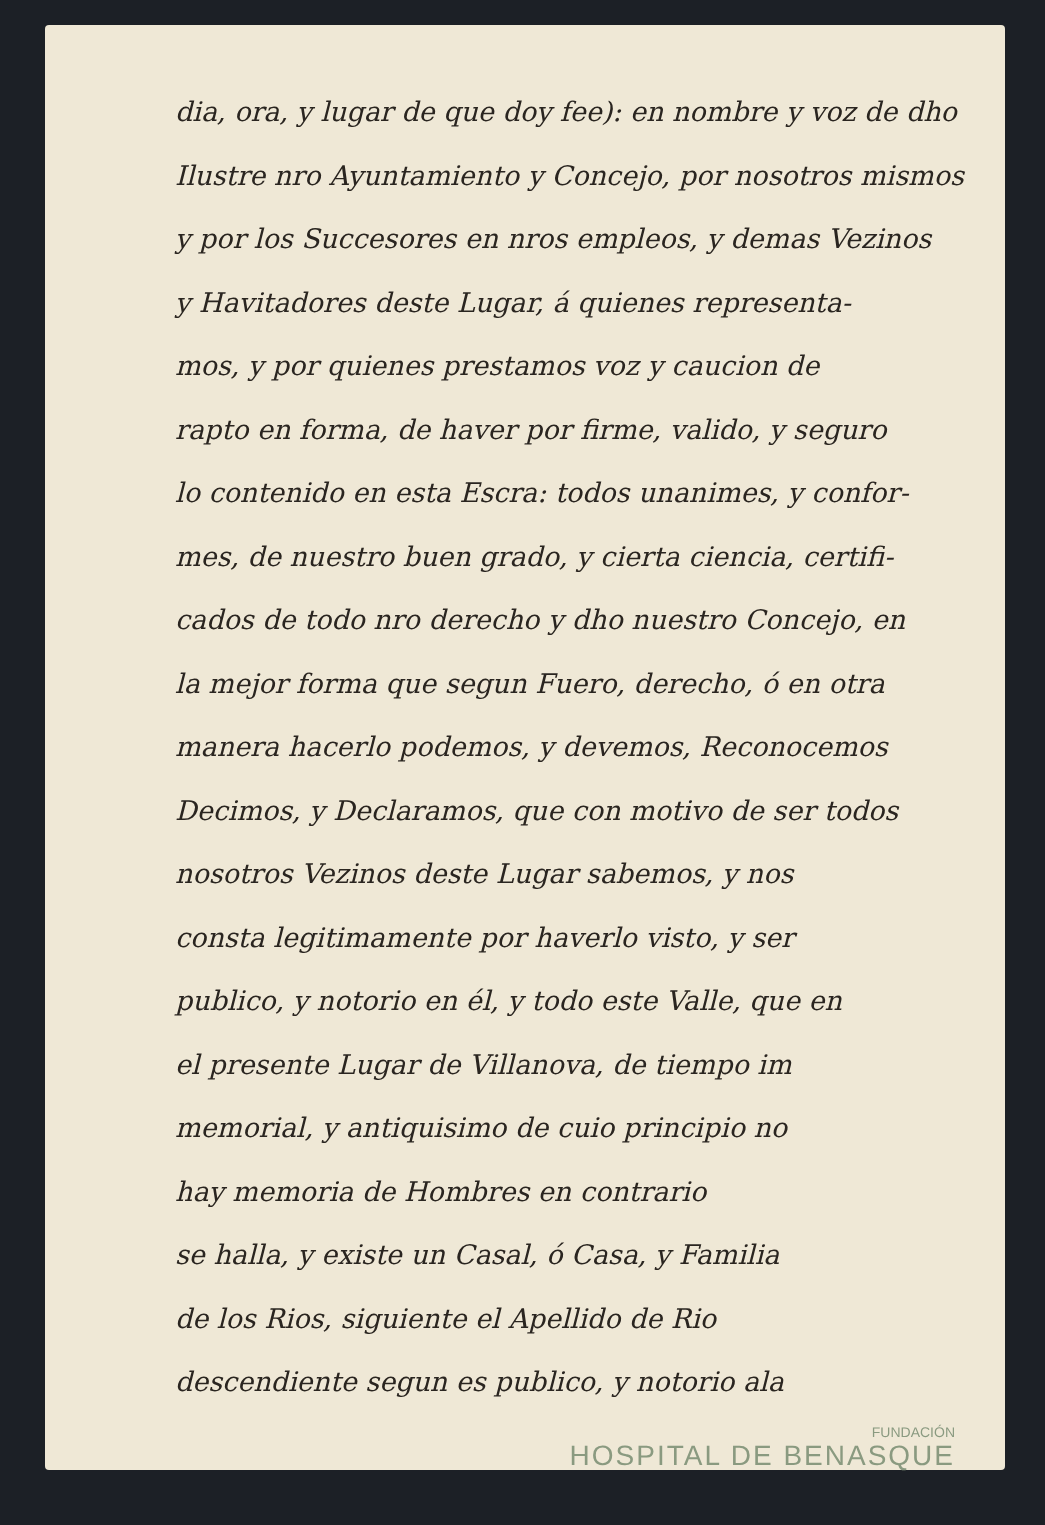dia, ora, y lugar de que doy fee): en nombre y voz de dho
Ilustre nro Ayuntamiento y Concejo, por nosotros mismos
y por los Succesores en nros empleos, y demas Vezinos
y Havitadores deste Lugar, á quienes representa-
mos, y por quienes prestamos voz y caucion de
rapto en forma, de haver por firme, valido, y seguro
lo contenido en esta Escra: todos unanimes, y confor-
mes, de nuestro buen grado, y cierta ciencia, certifi-
cados de todo nro derecho y dho nuestro Concejo, en
la mejor forma que segun Fuero, derecho, ó en otra
manera hacerlo podemos, y devemos, Reconocemos
Decimos, y Declaramos, que con motivo de ser todos
nosotros Vezinos deste Lugar sabemos, y nos
consta legitimamente por haverlo visto, y ser
publico, y notorio en él, y todo este Valle, que en
el presente Lugar de Villanova, de tiempo im
memorial, y antiquisimo de cuio principio no
hay memoria de Hombres en contrario
se halla, y existe un Casal, ó Casa, y Familia
de los Rios, siguiente el Apellido de Rio
descendiente segun es publico, y notorio ala
FUNDACIÓN
HOSPITAL DE BENASQUE